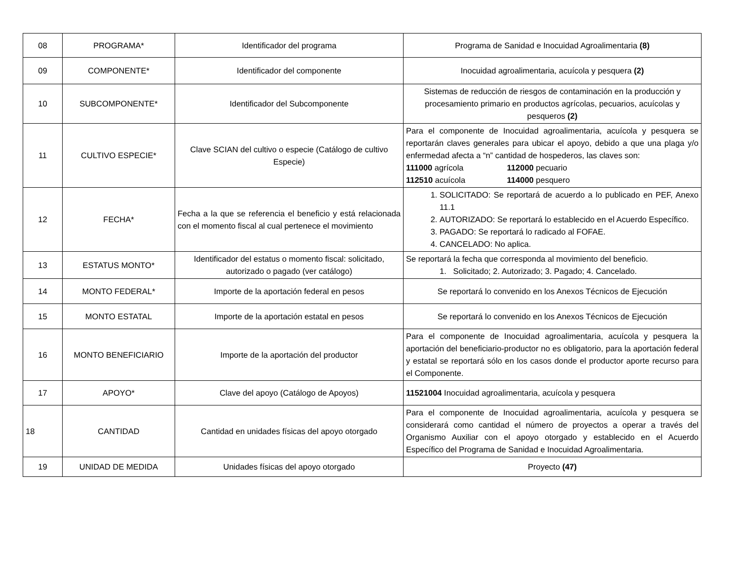| 08 | PROGRAMA* | Identificador del programa | Programa de Sanidad e Inocuidad Agroalimentaria (8) |
| 09 | COMPONENTE* | Identificador del componente | Inocuidad agroalimentaria, acuícola y pesquera (2) |
| 10 | SUBCOMPONENTE* | Identificador del Subcomponente | Sistemas de reducción de riesgos de contaminación en la producción y procesamiento primario en productos agrícolas, pecuarios, acuícolas y pesqueros (2) |
| 11 | CULTIVO ESPECIE* | Clave SCIAN del cultivo o especie (Catálogo de cultivo Especie) | Para el componente de Inocuidad agroalimentaria, acuícola y pesquera se reportarán claves generales para ubicar el apoyo, debido a que una plaga y/o enfermedad afecta a “n” cantidad de hospederos, las claves son: 111000 agrícola 112000 pecuario 112510 acuícola 114000 pesquero |
| 12 | FECHA* | Fecha a la que se referencia el beneficio y está relacionada con el momento fiscal al cual pertenece el movimiento | 1. SOLICITADO: Se reportará de acuerdo a lo publicado en PEF, Anexo 11.1 2. AUTORIZADO: Se reportará lo establecido en el Acuerdo Específico. 3. PAGADO: Se reportará lo radicado al FOFAE. 4. CANCELADO: No aplica. |
| 13 | ESTATUS MONTO* | Identificador del estatus o momento fiscal: solicitado, autorizado o pagado (ver catálogo) | Se reportará la fecha que corresponda al movimiento del beneficio. 1. Solicitado; 2. Autorizado; 3. Pagado; 4. Cancelado. |
| 14 | MONTO FEDERAL* | Importe de la aportación federal en pesos | Se reportará lo convenido en los Anexos Técnicos de Ejecución |
| 15 | MONTO ESTATAL | Importe de la aportación estatal en pesos | Se reportará lo convenido en los Anexos Técnicos de Ejecución |
| 16 | MONTO BENEFICIARIO | Importe de la aportación del productor | Para el componente de Inocuidad agroalimentaria, acuícola y pesquera la aportación del beneficiario-productor no es obligatorio, para la aportación federal y estatal se reportará sólo en los casos donde el productor aporte recurso para el Componente. |
| 17 | APOYO* | Clave del apoyo (Catálogo de Apoyos) | 11521004 Inocuidad agroalimentaria, acuícola y pesquera |
| 18 | CANTIDAD | Cantidad en unidades físicas del apoyo otorgado | Para el componente de Inocuidad agroalimentaria, acuícola y pesquera se considerará como cantidad el número de proyectos a operar a través del Organismo Auxiliar con el apoyo otorgado y establecido en el Acuerdo Específico del Programa de Sanidad e Inocuidad Agroalimentaria. |
| 19 | UNIDAD DE MEDIDA | Unidades físicas del apoyo otorgado | Proyecto (47) |